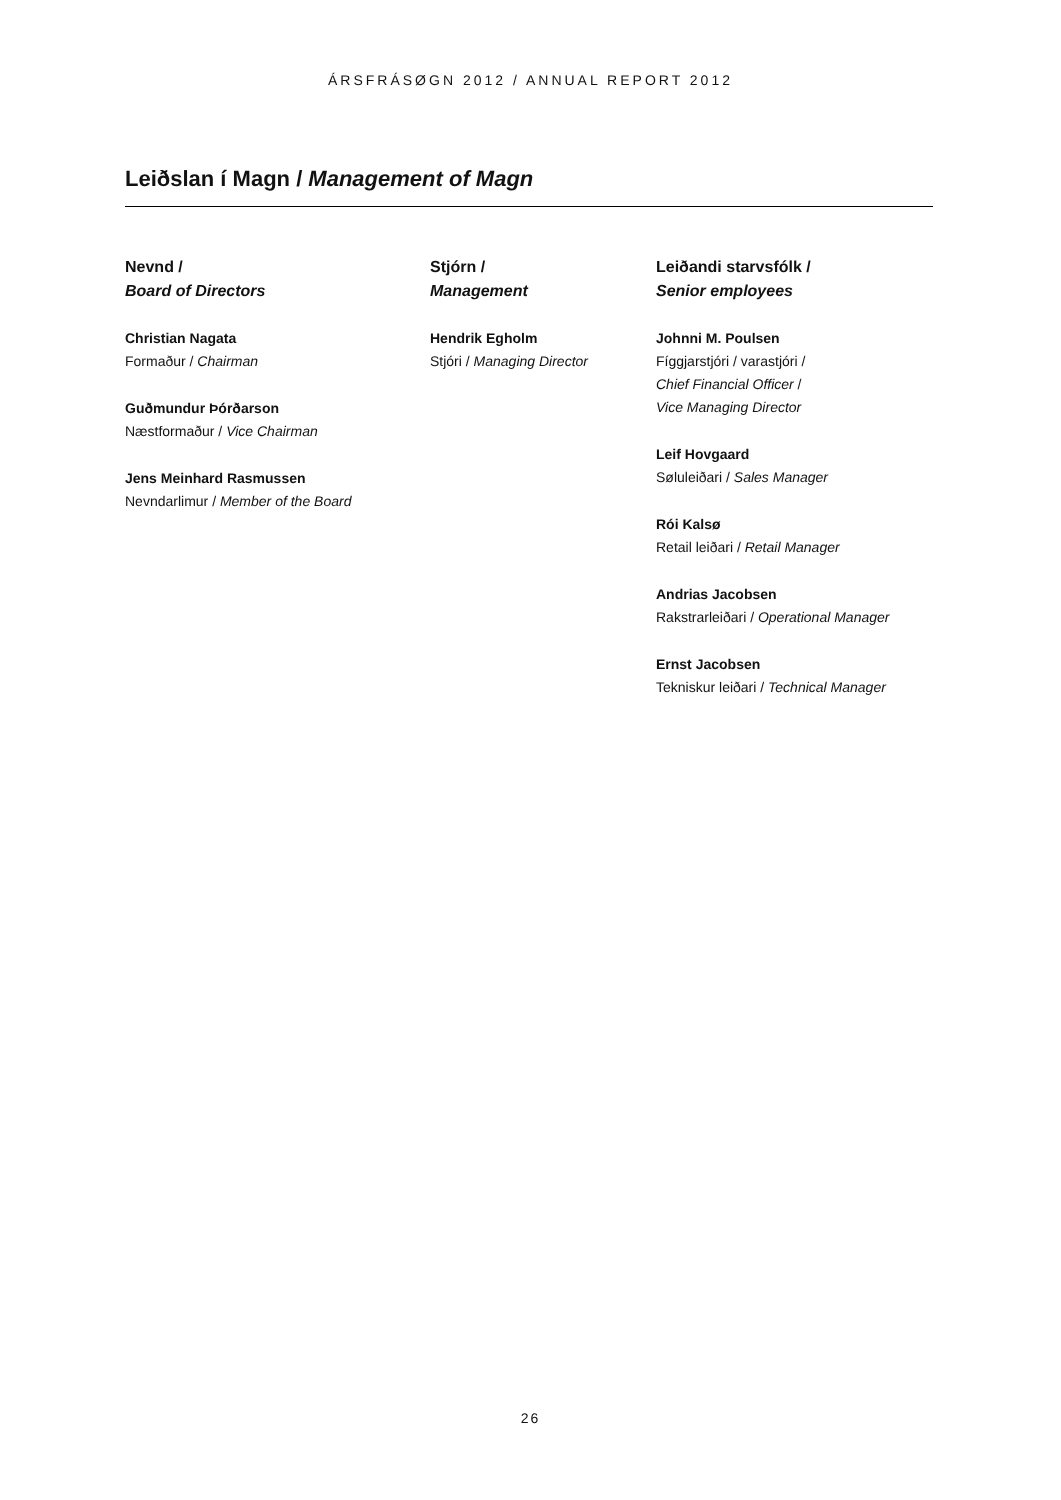ÁRSFRÁSØGN 2012 / ANNUAL REPORT 2012
Leiðslan í Magn / Management of Magn
Nevnd /
Board of Directors
Christian Nagata
Formaður / Chairman
Guðmundur Þórðarson
Næstformaður / Vice Chairman
Jens Meinhard Rasmussen
Nevndarlimur / Member of the Board
Stjórn /
Management
Hendrik Egholm
Stjóri / Managing Director
Leiðandi starvsfólk /
Senior employees
Johnni M. Poulsen
Fíggjarstjóri / varastjóri /
Chief Financial Officer /
Vice Managing Director
Leif Hovgaard
Søluleiðari / Sales Manager
Rói Kalsø
Retail leiðari / Retail Manager
Andrias Jacobsen
Rakstrarleiðari / Operational Manager
Ernst Jacobsen
Tekniskur leiðari / Technical Manager
26